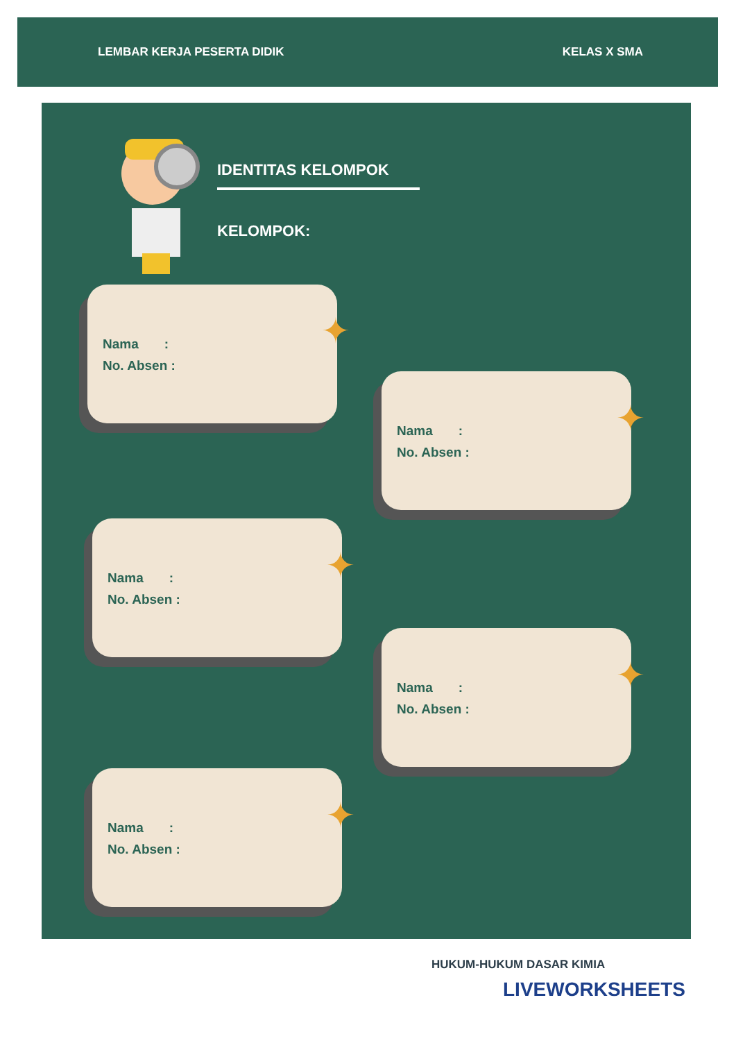LEMBAR KERJA PESERTA DIDIK KELAS X SMA
IDENTITAS KELOMPOK
KELOMPOK:
Nama :
No. Absen :
✦
Nama :
No. Absen :
✦
Nama :
No. Absen :
✦
Nama :
No. Absen :
✦
Nama :
No. Absen :
✦
HUKUM-HUKUM DASAR KIMIA
LIVEWORKSHEETS